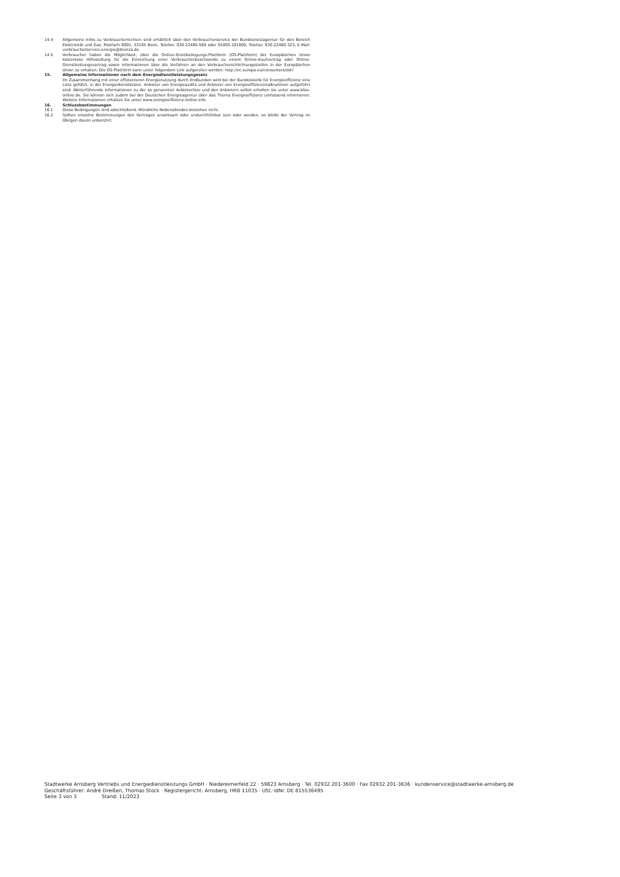14.4 Allgemeine Infos zu Verbraucherrechten sind erhältlich über den Verbraucherservice der Bundesnetzagentur für den Bereich Elektrizität und Gas, Postfach 8001, 53105 Bonn, Telefon: 030.22480-500 oder 01805.101000, Telefax: 030.22480-323, E-Mail: verbraucherservice-energie@bnetza.de.
14.5 Verbraucher haben die Möglichkeit, über die Online-Streitbeilegungs-Plattform (OS-Plattform) der Europäischen Union kostenlose Hilfestellung für die Einreichung einer Verbraucherbeschwerde zu einem Online-Kaufvertrag oder Online-Dienstleistungsvertrag sowie Informationen über die Verfahren an den Verbraucherschlichtungsstellen in der Europäischen Union zu erhalten. Die OS-Plattform kann unter folgendem Link aufgerufen werden: http://ec.europa.eu/consumers/odr/.
15. Allgemeine Informationen nach dem Energiedienstleistungsgesetz
Im Zusammenhang mit einer effizienteren Energienutzung durch Endkunden wird bei der Bundesstelle für Energieeffizienz eine Liste geführt, in der Energiedienstleister, Anbieter von Energieaudits und Anbieter von Energieeffizienzmaßnahmen aufgeführt sind. Weiterführende Informationen zu der so genannten Anbieterliste und den Anbietern selbst erhalten sie unter www.bfee-online.de. Sie können sich zudem bei der Deutschen Energieagentur über das Thema Energieeffizienz umfassend informieren. Weitere Informationen erhalten Sie unter www.energieeffizienz-online.info.
16. Schlussbestimmungen
16.1 Diese Bedingungen sind abschließend. Mündliche Nebenabreden bestehen nicht.
16.2 Sollten einzelne Bestimmungen des Vertrages unwirksam oder undurchführbar sein oder werden, so bleibt der Vertrag im Übrigen davon unberührt.
Stadtwerke Arnsberg Vertriebs und Energiedienstleistungs GmbH · Niedereimerfeld 22 · 59823 Arnsberg · Tel. 02932 201-3600 · Fax 02932 201-3636 · kundenservice@stadtwerke-arnsberg.de
Geschäftsführer: André Dreißen, Thomas Stock · Registergericht: Arnsberg, HRB 11035 · USt.-IdNr. DE 815536495
Seite 3 von 3 Stand: 11/2023